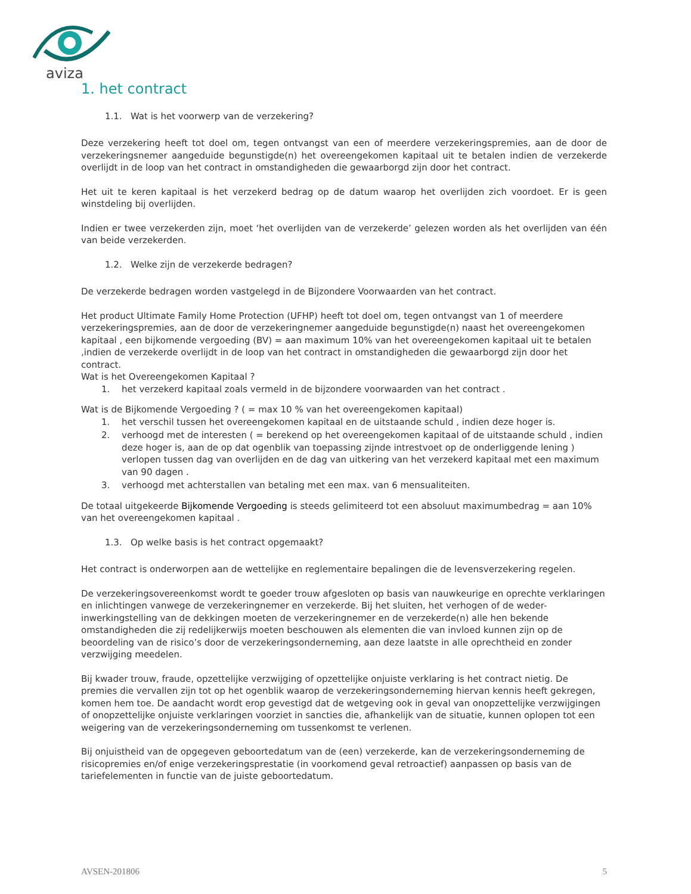aviza
1. het contract
1.1. Wat is het voorwerp van de verzekering?
Deze verzekering heeft tot doel om, tegen ontvangst van een of meerdere verzekeringspremies, aan de door de verzekeringsnemer aangeduide begunstigde(n) het overeengekomen kapitaal uit te betalen indien de verzekerde overlijdt in de loop van het contract in omstandigheden die gewaarborgd zijn door het contract.
Het uit te keren kapitaal is het verzekerd bedrag op de datum waarop het overlijden zich voordoet. Er is geen winstdeling bij overlijden.
Indien er twee verzekerden zijn, moet ‘het overlijden van de verzekerde’ gelezen worden als het overlijden van één van beide verzekerden.
1.2. Welke zijn de verzekerde bedragen?
De verzekerde bedragen worden vastgelegd in de Bijzondere Voorwaarden van het contract.
Het product Ultimate Family Home Protection (UFHP) heeft tot doel om, tegen ontvangst van 1 of meerdere verzekeringspremies, aan de door de verzekeringnemer aangeduide begunstigde(n) naast het overeengekomen kapitaal , een bijkomende vergoeding (BV) = aan maximum 10% van het overeengekomen kapitaal uit te betalen ,indien de verzekerde overlijdt in de loop van het contract in omstandigheden die gewaarborgd zijn door het contract.
Wat is het Overeengekomen Kapitaal ?
1. het verzekerd kapitaal zoals vermeld in de bijzondere voorwaarden van het contract .
Wat is de Bijkomende Vergoeding ? ( = max 10 % van het overeengekomen kapitaal)
1. het verschil tussen het overeengekomen kapitaal en de uitstaande schuld , indien deze hoger is.
2. verhoogd met de interesten ( = berekend op het overeengekomen kapitaal of de uitstaande schuld , indien deze hoger is, aan de op dat ogenblik van toepassing zijnde intrestvoet op de onderliggende lening ) verlopen tussen dag van overlijden en de dag van uitkering van het verzekerd kapitaal met een maximum van 90 dagen .
3. verhoogd met achterstallen van betaling met een max. van 6 mensualiteiten.
De totaal uitgekeerde Bijkomende Vergoeding is steeds gelimiteerd tot een absoluut maximumbedrag = aan 10% van het overeengekomen kapitaal .
1.3. Op welke basis is het contract opgemaakt?
Het contract is onderworpen aan de wettelijke en reglementaire bepalingen die de levensverzekering regelen.
De verzekeringsovereenkomst wordt te goeder trouw afgesloten op basis van nauwkeurige en oprechte verklaringen en inlichtingen vanwege de verzekeringnemer en verzekerde. Bij het sluiten, het verhogen of de weder-inwerkingstelling van de dekkingen moeten de verzekeringnemer en de verzekerde(n) alle hen bekende omstandigheden die zij redelijkerwijs moeten beschouwen als elementen die van invloed kunnen zijn op de beoordeling van de risico’s door de verzekeringsonderneming, aan deze laatste in alle oprechtheid en zonder verzwijging meedelen.
Bij kwader trouw, fraude, opzettelijke verzwijging of opzettelijke onjuiste verklaring is het contract nietig. De premies die vervallen zijn tot op het ogenblik waarop de verzekeringsonderneming hiervan kennis heeft gekregen, komen hem toe. De aandacht wordt erop gevestigd dat de wetgeving ook in geval van onopzettelijke verzwijgingen of onopzettelijke onjuiste verklaringen voorziet in sancties die, afhankelijk van de situatie, kunnen oplopen tot een weigering van de verzekeringsonderneming om tussenkomst te verlenen.
Bij onjuistheid van de opgegeven geboortedatum van de (een) verzekerde, kan de verzekeringsonderneming de risicopremies en/of enige verzekeringsprestatie (in voorkomend geval retroactief) aanpassen op basis van de tariefelementen in functie van de juiste geboortedatum.
AVSEN-201806 5